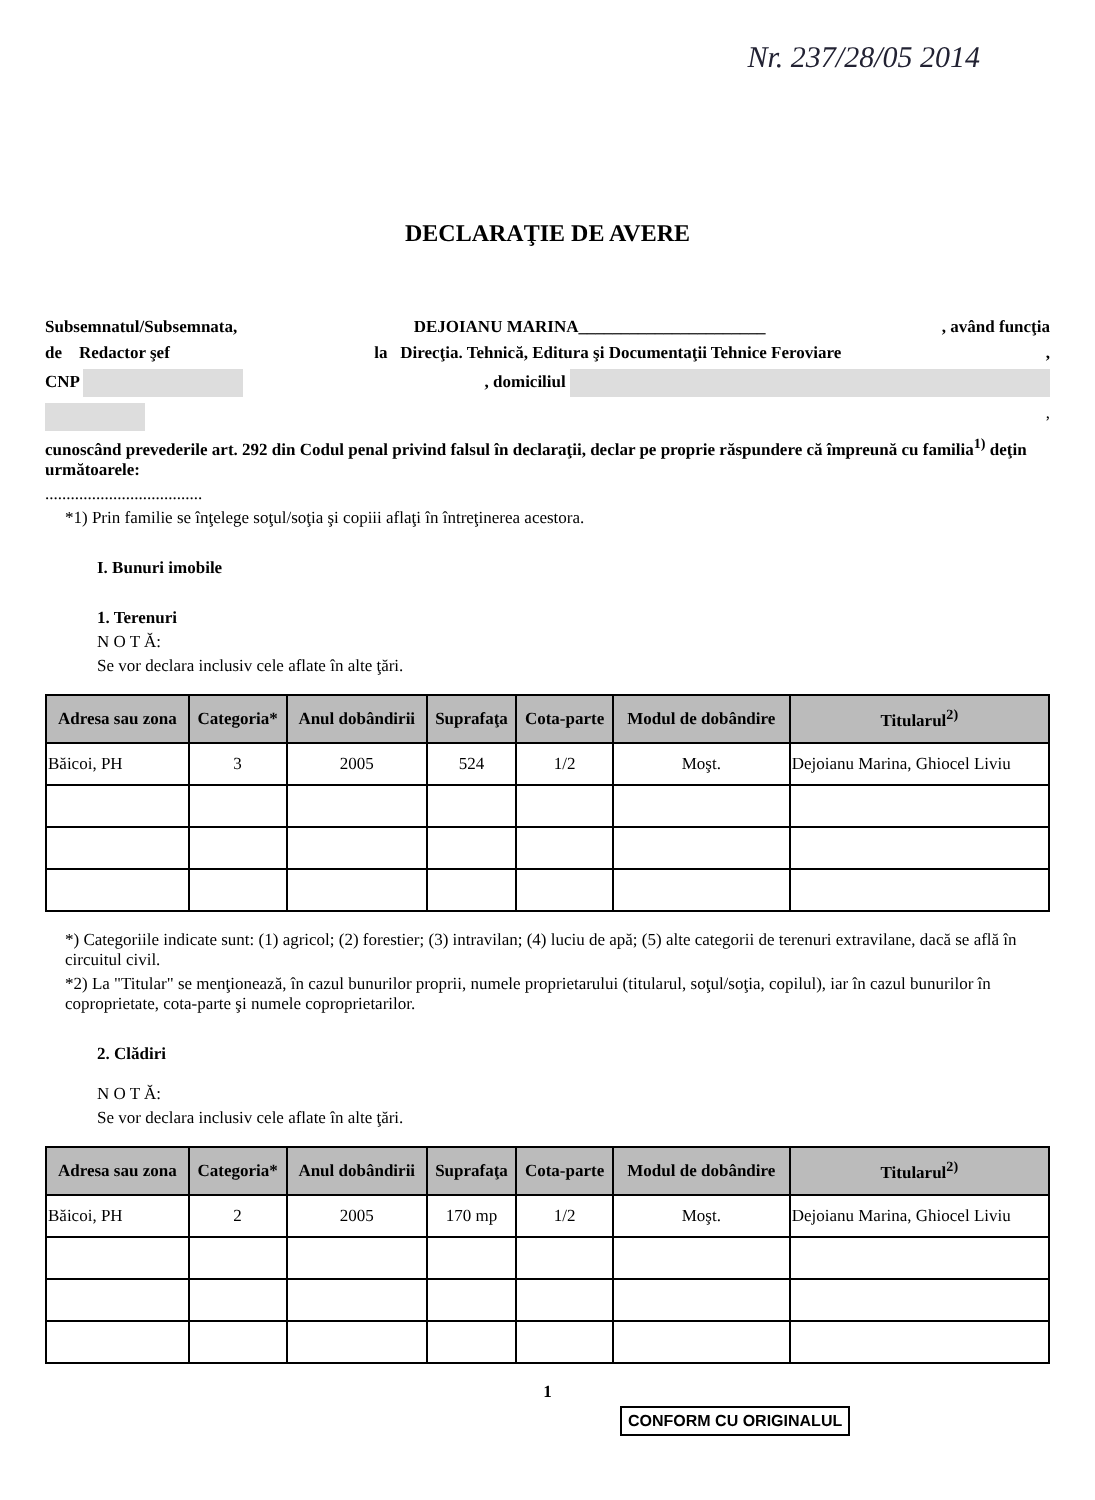Nr. 237/28/05 2014
DECLARAŢIE DE AVERE
Subsemnatul/Subsemnata, DEJOIANU MARINA______________________, având funcţia
de Redactor şef la Direcţia. Tehnică, Editura şi Documentaţii Tehnice Feroviare,
CNP , domiciliul
,
cunoscând prevederile art. 292 din Codul penal privind falsul în declaraţii, declar pe proprie răspundere că împreună cu familia<sup>1)</sup> deţin următoarele:
.....................................
*1) Prin familie se înţelege soţul/soţia şi copiii aflaţi în întreţinerea acestora.
I. Bunuri imobile
1. Terenuri
N O T Ă:
Se vor declara inclusiv cele aflate în alte ţări.
| Adresa sau zona | Categoria* | Anul dobândirii | Suprafaţa | Cota-parte | Modul de dobândire | Titularul<sup>2)</sup> |
| --- | --- | --- | --- | --- | --- | --- |
| Băicoi, PH | 3 | 2005 | 524 | 1/2 | Moşt. | Dejoianu Marina, Ghiocel Liviu |
*) Categoriile indicate sunt: (1) agricol; (2) forestier; (3) intravilan; (4) luciu de apă; (5) alte categorii de terenuri extravilane, dacă se află în circuitul civil.
*2) La "Titular" se menţionează, în cazul bunurilor proprii, numele proprietarului (titularul, soţul/soţia, copilul), iar în cazul bunurilor în coproprietate, cota-parte şi numele coproprietarilor.
2. Clădiri
N O T Ă:
Se vor declara inclusiv cele aflate în alte ţări.
| Adresa sau zona | Categoria* | Anul dobândirii | Suprafaţa | Cota-parte | Modul de dobândire | Titularul<sup>2)</sup> |
| --- | --- | --- | --- | --- | --- | --- |
| Băicoi, PH | 2 | 2005 | 170 mp | 1/2 | Moşt. | Dejoianu Marina, Ghiocel Liviu |
1
CONFORM CU ORIGINALUL